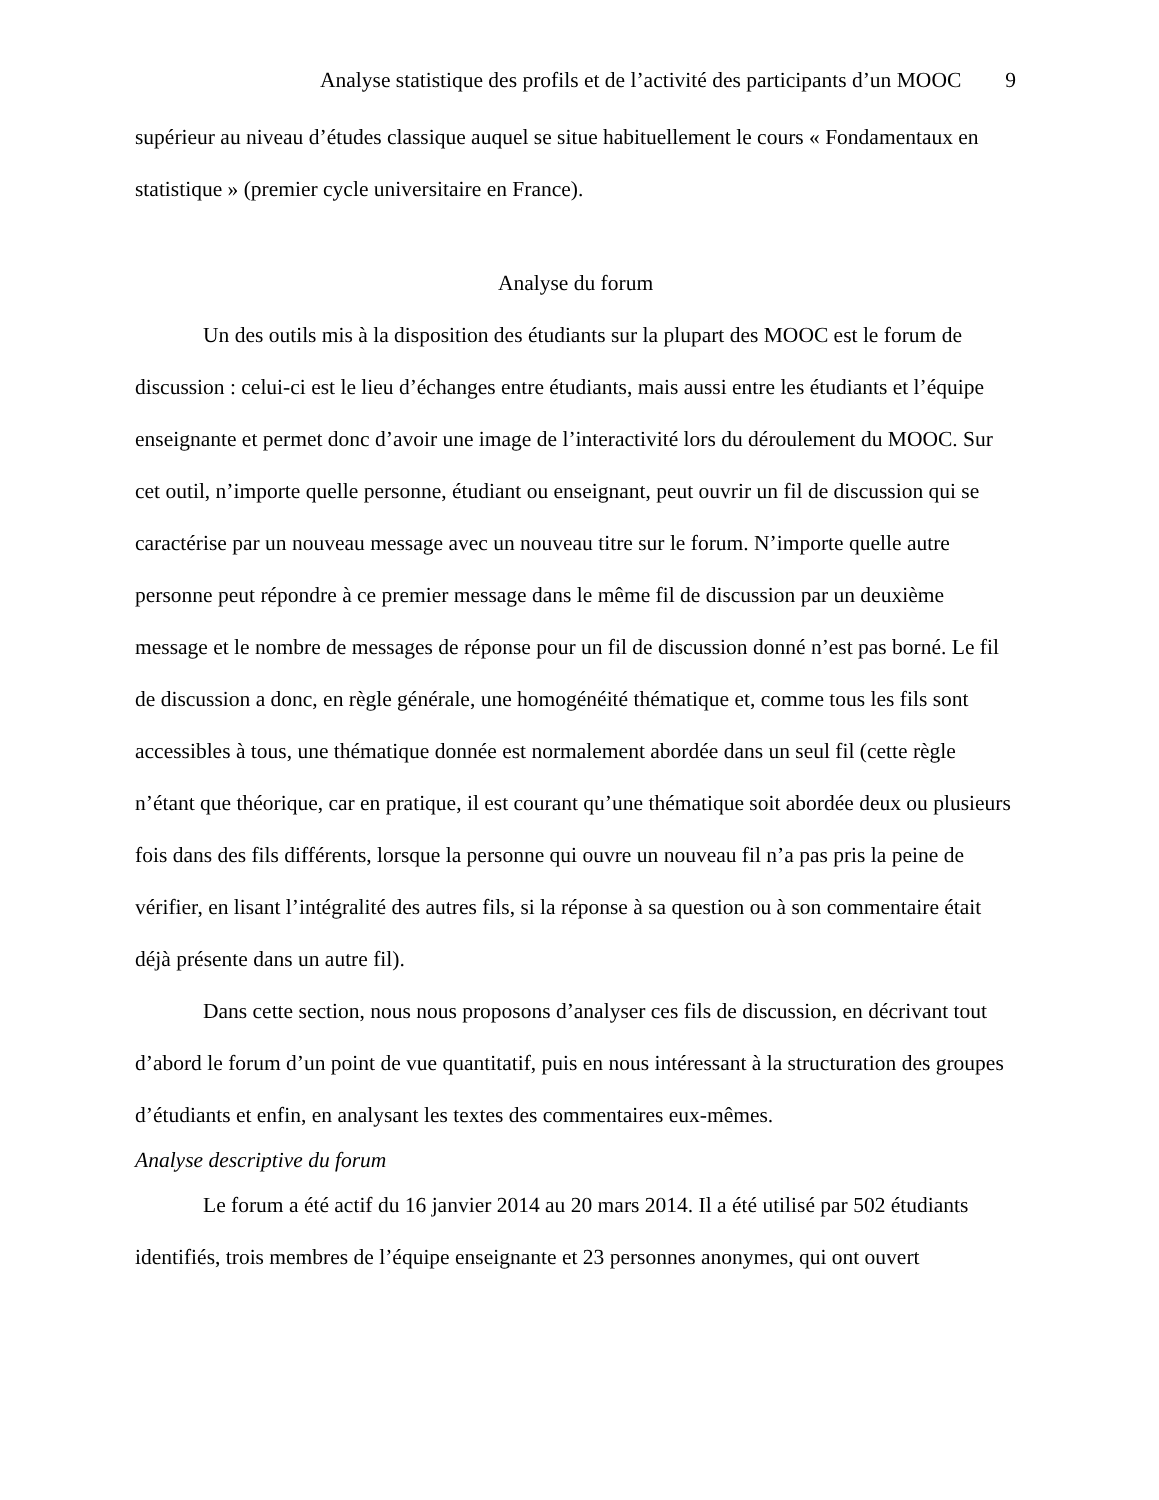Analyse statistique des profils et de l’activité des participants d’un MOOC 9
supérieur au niveau d’études classique auquel se situe habituellement le cours « Fondamentaux en statistique » (premier cycle universitaire en France).
Analyse du forum
Un des outils mis à la disposition des étudiants sur la plupart des MOOC est le forum de discussion : celui-ci est le lieu d’échanges entre étudiants, mais aussi entre les étudiants et l’équipe enseignante et permet donc d’avoir une image de l’interactivité lors du déroulement du MOOC. Sur cet outil, n’importe quelle personne, étudiant ou enseignant, peut ouvrir un fil de discussion qui se caractérise par un nouveau message avec un nouveau titre sur le forum. N’importe quelle autre personne peut répondre à ce premier message dans le même fil de discussion par un deuxième message et le nombre de messages de réponse pour un fil de discussion donné n’est pas borné. Le fil de discussion a donc, en règle générale, une homogénéité thématique et, comme tous les fils sont accessibles à tous, une thématique donnée est normalement abordée dans un seul fil (cette règle n’étant que théorique, car en pratique, il est courant qu’une thématique soit abordée deux ou plusieurs fois dans des fils différents, lorsque la personne qui ouvre un nouveau fil n’a pas pris la peine de vérifier, en lisant l’intégralité des autres fils, si la réponse à sa question ou à son commentaire était déjà présente dans un autre fil).
Dans cette section, nous nous proposons d’analyser ces fils de discussion, en décrivant tout d’abord le forum d’un point de vue quantitatif, puis en nous intéressant à la structuration des groupes d’étudiants et enfin, en analysant les textes des commentaires eux-mêmes.
Analyse descriptive du forum
Le forum a été actif du 16 janvier 2014 au 20 mars 2014. Il a été utilisé par 502 étudiants identifiés, trois membres de l’équipe enseignante et 23 personnes anonymes, qui ont ouvert